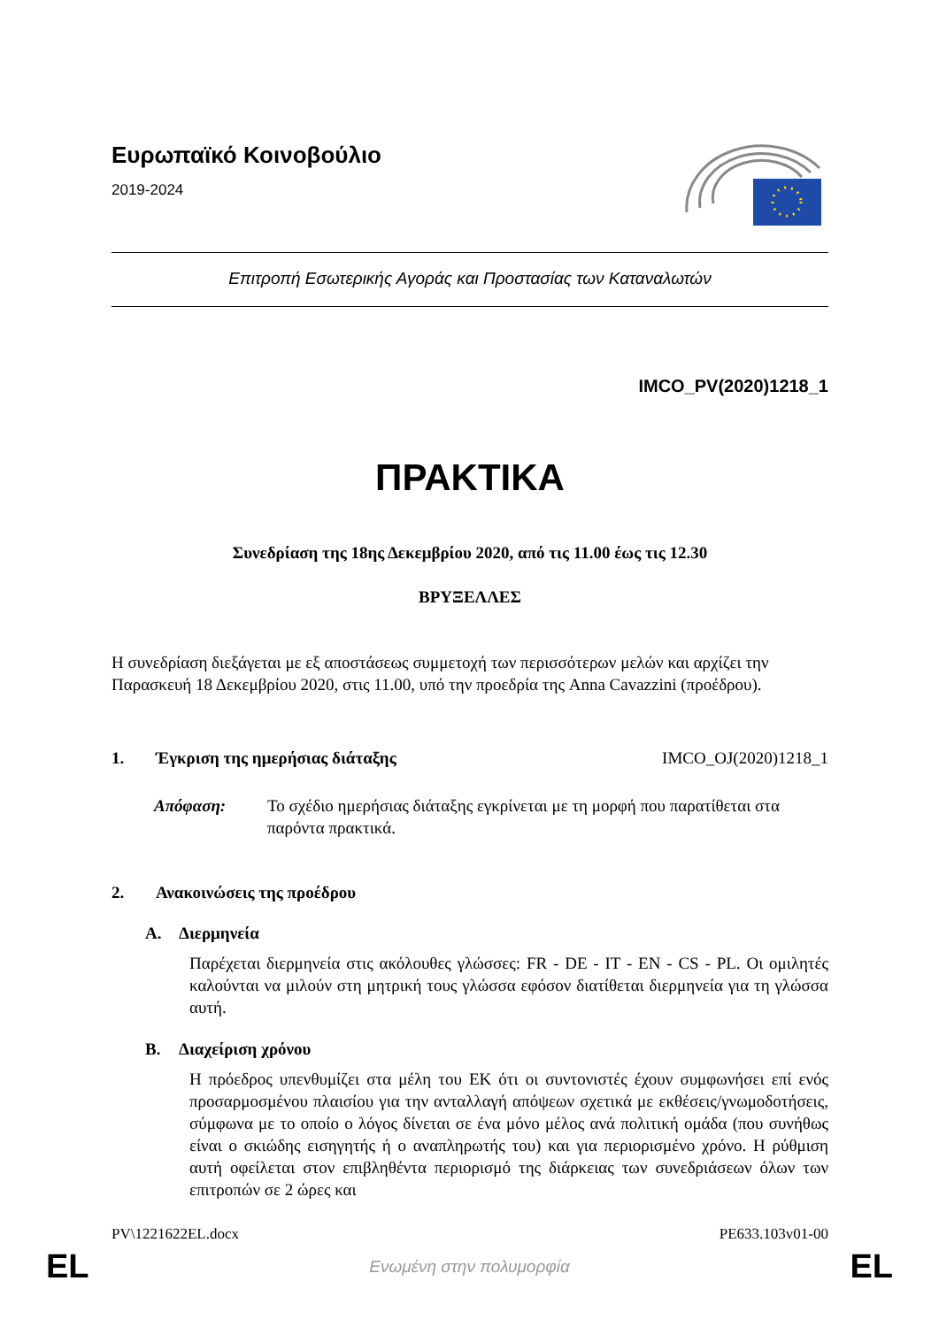Ευρωπαϊκό Κοινοβούλιο
2019-2024
Επιτροπή Εσωτερικής Αγοράς και Προστασίας των Καταναλωτών
IMCO_PV(2020)1218_1
ΠΡΑΚΤΙΚΑ
Συνεδρίαση της 18ης Δεκεμβρίου 2020, από τις 11.00 έως τις 12.30
ΒΡΥΞΕΛΛΕΣ
Η συνεδρίαση διεξάγεται με εξ αποστάσεως συμμετοχή των περισσότερων μελών και αρχίζει την Παρασκευή 18 Δεκεμβρίου 2020, στις 11.00, υπό την προεδρία της Anna Cavazzini (προέδρου).
1. Έγκριση της ημερήσιας διάταξης IMCO_OJ(2020)1218_1
Απόφαση: Το σχέδιο ημερήσιας διάταξης εγκρίνεται με τη μορφή που παρατίθεται στα παρόντα πρακτικά.
2. Ανακοινώσεις της προέδρου
A. Διερμηνεία
Παρέχεται διερμηνεία στις ακόλουθες γλώσσες: FR - DE - IT - EN - CS - PL. Οι ομιλητές καλούνται να μιλούν στη μητρική τους γλώσσα εφόσον διατίθεται διερμηνεία για τη γλώσσα αυτή.
B. Διαχείριση χρόνου
Η πρόεδρος υπενθυμίζει στα μέλη του ΕΚ ότι οι συντονιστές έχουν συμφωνήσει επί ενός προσαρμοσμένου πλαισίου για την ανταλλαγή απόψεων σχετικά με εκθέσεις/γνωμοδοτήσεις, σύμφωνα με το οποίο ο λόγος δίνεται σε ένα μόνο μέλος ανά πολιτική ομάδα (που συνήθως είναι ο σκιώδης εισηγητής ή ο αναπληρωτής του) και για περιορισμένο χρόνο. Η ρύθμιση αυτή οφείλεται στον επιβληθέντα περιορισμό της διάρκειας των συνεδριάσεων όλων των επιτροπών σε 2 ώρες και
PV\1221622EL.docx PE633.103v01-00
EL Ενωμένη στην πολυμορφία EL